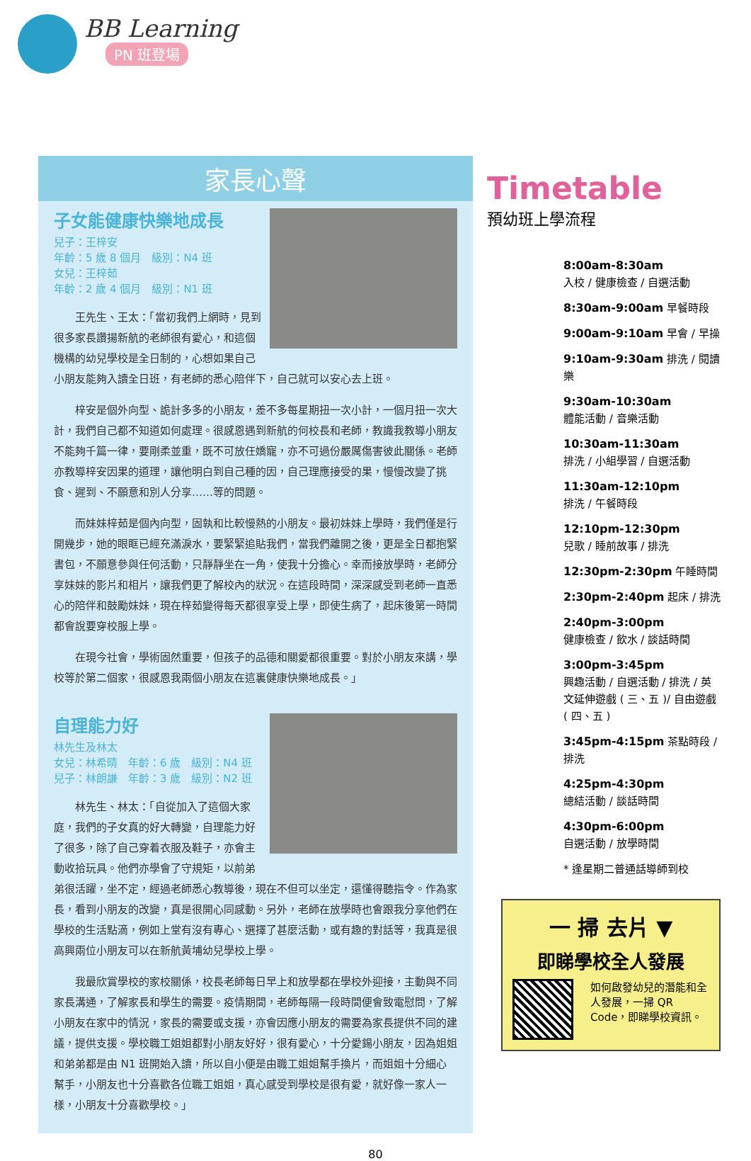BB Learning
PN 班登場
家長心聲
子女能健康快樂地成長
兒子：王梓安
年齡：5 歲 8 個月　級別：N4 班
女兒：王梓茹
年齡：2 歲 4 個月　級別：N1 班
　　王先生、王太：「當初我們上網時，見到很多家長讚揚新航的老師很有愛心，和這個機構的幼兒學校是全日制的，心想如果自己小朋友能夠入讀全日班，有老師的悉心陪伴下，自己就可以安心去上班。
　　梓安是個外向型、詭計多多的小朋友，差不多每星期扭一次小計，一個月扭一次大計，我們自己都不知道如何處理。很感恩遇到新航的何校長和老師，教識我教導小朋友不能夠千篇一律，要剛柔並重，既不可放任嬌寵，亦不可過份嚴厲傷害彼此關係。老師亦教導梓安因果的道理，讓他明白到自己種的因，自己理應接受的果，慢慢改變了挑食、遲到、不願意和別人分享……等的問題。
　　而妹妹梓茹是個內向型，固執和比較慢熱的小朋友。最初妹妹上學時，我們僅是行開幾步，她的眼眶已經充滿淚水，要緊緊追貼我們，當我們離開之後，更是全日都抱緊書包，不願意參與任何活動，只靜靜坐在一角，使我十分擔心。幸而接放學時，老師分享妹妹的影片和相片，讓我們更了解校內的狀況。在這段時間，深深感受到老師一直悉心的陪伴和鼓勵妹妹，現在梓茹變得每天都很享受上學，即使生病了，起床後第一時間都會說要穿校服上學。
　　在現今社會，學術固然重要，但孩子的品德和關愛都很重要。對於小朋友來講，學校等於第二個家，很感恩我兩個小朋友在這裏健康快樂地成長。」
自理能力好
林先生及林太
女兒：林希晴　年齡：6 歲　級別：N4 班
兒子：林朗謙　年齡：3 歲　級別：N2 班
　　林先生、林太：「自從加入了這個大家庭，我們的子女真的好大轉變，自理能力好了很多，除了自己穿着衣服及鞋子，亦會主動收拾玩具。他們亦學會了守規矩，以前弟弟很活躍，坐不定，經過老師悉心教導後，現在不但可以坐定，還懂得聽指令。作為家長，看到小朋友的改變，真是很開心同感動。另外，老師在放學時也會跟我分享他們在學校的生活點滴，例如上堂有沒有專心、選擇了甚麼活動，或有趣的對話等，我真是很高興兩位小朋友可以在新航黃埔幼兒學校上學。
　　我最欣賞學校的家校關係，校長老師每日早上和放學都在學校外迎接，主動與不同家長溝通，了解家長和學生的需要。疫情期間，老師每隔一段時間便會致電慰問，了解小朋友在家中的情況，家長的需要或支援，亦會因應小朋友的需要為家長提供不同的建議，提供支援。學校職工姐姐都對小朋友好好，很有愛心，十分愛錫小朋友，因為姐姐和弟弟都是由 N1 班開始入讀，所以自小便是由職工姐姐幫手換片，而姐姐十分細心幫手，小朋友也十分喜歡各位職工姐姐，真心感受到學校是很有愛，就好像一家人一樣，小朋友十分喜歡學校。」
Timetable
預幼班上學流程
8:00am-8:30am
入校 / 健康檢查 / 自選活動
8:30am-9:00am 早餐時段
9:00am-9:10am 早會 / 早操
9:10am-9:30am 排洗 / 閱讀樂
9:30am-10:30am
體能活動 / 音樂活動
10:30am-11:30am
排洗 / 小組學習 / 自選活動
11:30am-12:10pm
排洗 / 午餐時段
12:10pm-12:30pm
兒歌 / 睡前故事 / 排洗
12:30pm-2:30pm 午睡時間
2:30pm-2:40pm 起床 / 排洗
2:40pm-3:00pm
健康檢查 / 飲水 / 談話時間
3:00pm-3:45pm
興趣活動 / 自選活動 / 排洗 / 英文延伸遊戲 ( 三、五 )/ 自由遊戲 ( 四、五 )
3:45pm-4:15pm 茶點時段 / 排洗
4:25pm-4:30pm
總結活動 / 談話時間
4:30pm-6:00pm
自選活動 / 放學時間
* 逢星期二普通話導師到校
一 掃 去片 ▼
即睇學校全人發展
如何啟發幼兒的潛能和全人發展，一掃 QR Code，即睇學校資訊。
80